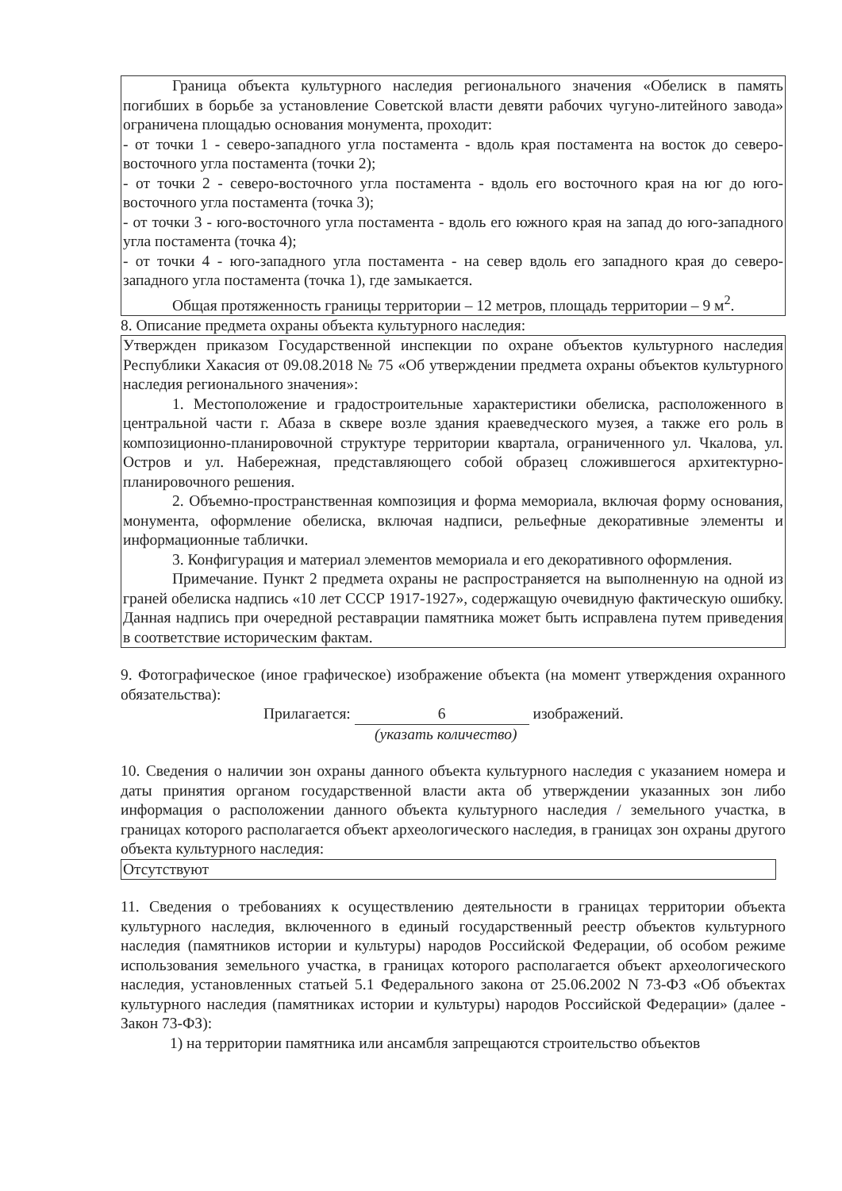Граница объекта культурного наследия регионального значения «Обелиск в память погибших в борьбе за установление Советской власти девяти рабочих чугуно-литейного завода» ограничена площадью основания монумента, проходит:
- от точки 1 - северо-западного угла постамента - вдоль края постамента на восток до северо-восточного угла постамента (точки 2);
- от точки 2 - северо-восточного угла постамента - вдоль его восточного края на юг до юго-восточного угла постамента (точка 3);
- от точки 3 - юго-восточного угла постамента - вдоль его южного края на запад до юго-западного угла постамента (точка 4);
- от точки 4 - юго-западного угла постамента - на север вдоль его западного края до северо-западного угла постамента (точка 1), где замыкается.
Общая протяженность границы территории – 12 метров, площадь территории – 9 м<sup>2</sup>.
8. Описание предмета охраны объекта культурного наследия:
Утвержден приказом Государственной инспекции по охране объектов культурного наследия Республики Хакасия от 09.08.2018 № 75 «Об утверждении предмета охраны объектов культурного наследия регионального значения»:
1. Местоположение и градостроительные характеристики обелиска, расположенного в центральной части г. Абаза в сквере возле здания краеведческого музея, а также его роль в композиционно-планировочной структуре территории квартала, ограниченного ул. Чкалова, ул. Остров и ул. Набережная, представляющего собой образец сложившегося архитектурно-планировочного решения.
2. Объемно-пространственная композиция и форма мемориала, включая форму основания, монумента, оформление обелиска, включая надписи, рельефные декоративные элементы и информационные таблички.
3. Конфигурация и материал элементов мемориала и его декоративного оформления.
Примечание. Пункт 2 предмета охраны не распространяется на выполненную на одной из граней обелиска надпись «10 лет СССР 1917-1927», содержащую очевидную фактическую ошибку. Данная надпись при очередной реставрации памятника может быть исправлена путем приведения в соответствие историческим фактам.
9. Фотографическое (иное графическое) изображение объекта (на момент утверждения охранного обязательства):
Прилагается: 6 изображений.
(указать количество)
10. Сведения о наличии зон охраны данного объекта культурного наследия с указанием номера и даты принятия органом государственной власти акта об утверждении указанных зон либо информация о расположении данного объекта культурного наследия / земельного участка, в границах которого располагается объект археологического наследия, в границах зон охраны другого объекта культурного наследия:
Отсутствуют
11. Сведения о требованиях к осуществлению деятельности в границах территории объекта культурного наследия, включенного в единый государственный реестр объектов культурного наследия (памятников истории и культуры) народов Российской Федерации, об особом режиме использования земельного участка, в границах которого располагается объект археологического наследия, установленных статьей 5.1 Федерального закона от 25.06.2002 N 73-ФЗ «Об объектах культурного наследия (памятниках истории и культуры) народов Российской Федерации» (далее - Закон 73-ФЗ):
1) на территории памятника или ансамбля запрещаются строительство объектов